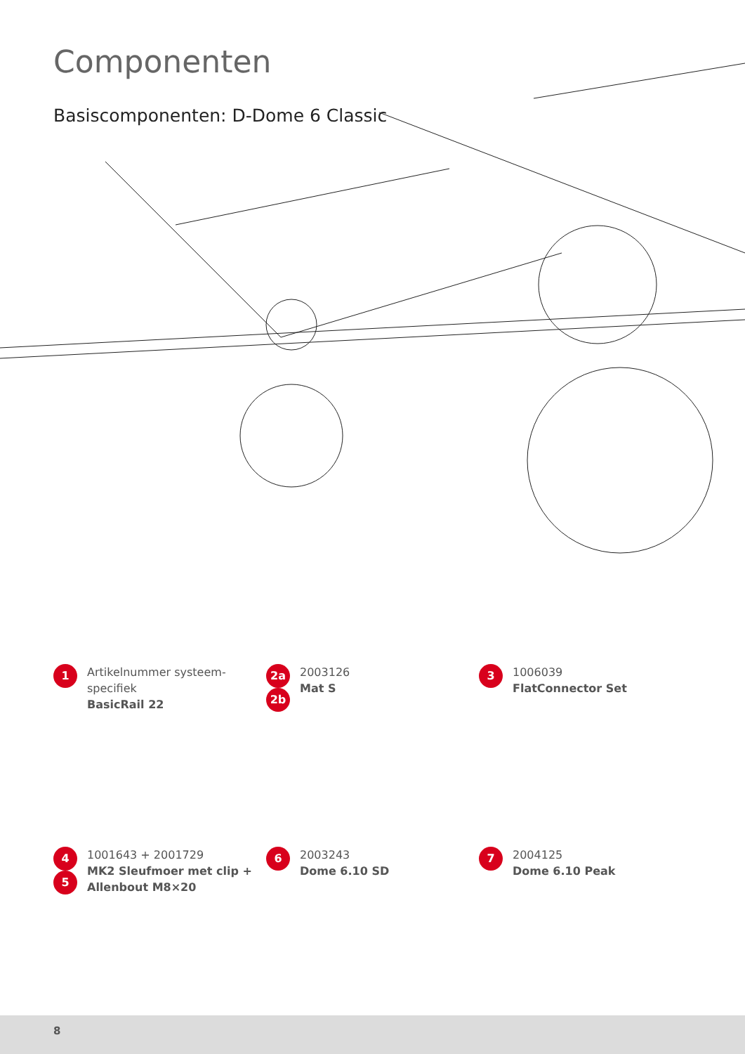Componenten
Basiscomponenten: D-Dome 6 Classic
1
Artikelnummer systeem-
specifiek
BasicRail 22
2a
2b
2003126
Mat S
3
1006039
FlatConnector Set
4
5
1001643 + 2001729
MK2 Sleufmoer met clip +
Allenbout M8×20
6
2003243
Dome 6.10 SD
7
2004125
Dome 6.10 Peak
8